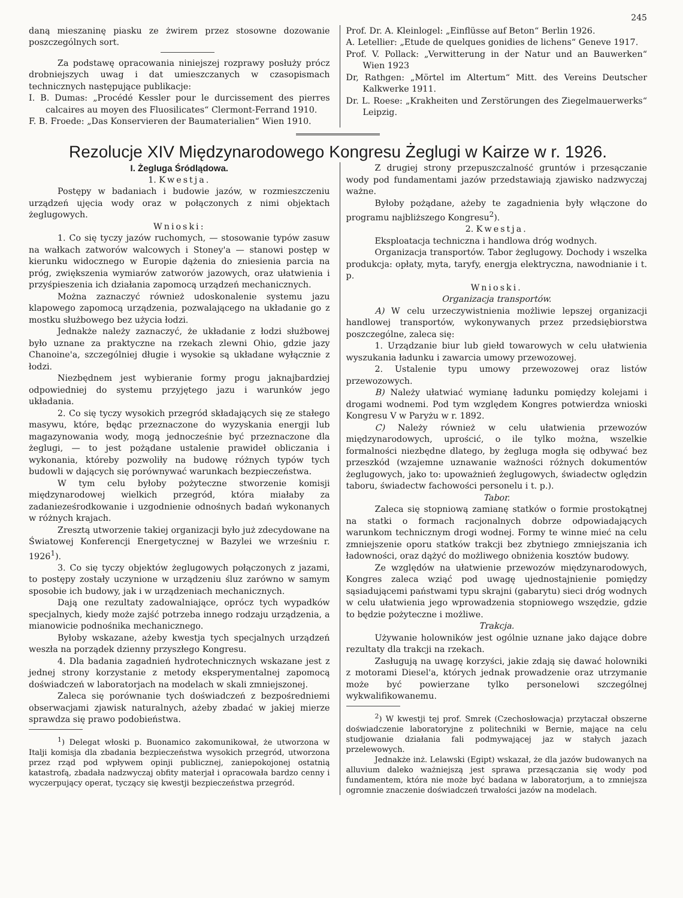245
daną mieszaninę piasku ze żwirem przez stosowne dozowanie poszczególnych sort.
Za podstawę opracowania niniejszej rozprawy posłuży prócz drobniejszych uwag i dat umieszczanych w czasopismach technicznych następujące publikacje:
I. B. Dumas: „Procédé Kessler pour le durcissement des pierres calcaires au moyen des Fluosilicates“ Clermont-Ferrand 1910.
F. B. Froede: „Das Konservieren der Baumaterialien“ Wien 1910.
Prof. Dr. A. Kleinlogel: „Einflüsse auf Beton“ Berlin 1926.
A. Letellier: „Etude de quelques gonidies de lichens“ Geneve 1917.
Prof. V. Pollack: „Verwitterung in der Natur und an Bauwerken“ Wien 1923
Dr, Rathgen: „Mörtel im Altertum“ Mitt. des Vereins Deutscher Kalkwerke 1911.
Dr. L. Roese: „Krakheiten und Zerstörungen des Ziegelmauerwerks“ Leipzig.
Rezolucje XIV Międzynarodowego Kongresu Żeglugi w Kairze w r. 1926.
I. Żegluga Śródlądowa.
1. Kwestja.
Postępy w badaniach i budowie jazów, w rozmieszczeniu urządzeń ujęcia wody oraz w połączonych z nimi objektach żeglugowych.
Wnioski:
1. Co się tyczy jazów ruchomych, — stosowanie typów zasuw na wałkach zatworów walcowych i Stoney'a — stanowi postęp w kierunku widocznego w Europie dążenia do zniesienia parcia na próg, zwiększenia wymiarów zatworów jazowych, oraz ułatwienia i przyśpieszenia ich działania zapomocą urządzeń mechanicznych.
Można zaznaczyć również udoskonalenie systemu jazu klapowego zapomocą urządzenia, pozwalającego na układanie go z mostku służbowego bez użycia łodzi.
Jednakże należy zaznaczyć, że układanie z łodzi służbowej było uznane za praktyczne na rzekach zlewni Ohio, gdzie jazy Chanoine'a, szczególniej długie i wysokie są układane wyłącznie z łodzi.
Niezbędnem jest wybieranie formy progu jaknajbardziej odpowiedniej do systemu przyjętego jazu i warunków jego układania.
2. Co się tyczy wysokich przegród składających się ze stałego masywu, które, będąc przeznaczone do wyzyskania energji lub magazynowania wody, mogą jednocześnie być przeznaczone dla żeglugi, — to jest pożądane ustalenie prawideł obliczania i wykonania, któreby pozwoliły na budowę różnych typów tych budowli w dających się porównywać warunkach bezpieczeństwa.
W tym celu byłoby pożyteczne stworzenie komisji międzynarodowej wielkich przegród, która miałaby za zadanieześrodkowanie i uzgodnienie odnośnych badań wykonanych w różnych krajach.
Zresztą utworzenie takiej organizacji było już zdecydowane na Światowej Konferencji Energetycznej w Bazylei we wrześniu r. 1926<sup>1</sup>).
3. Co się tyczy objektów żeglugowych połączonych z jazami, to postępy zostały uczynione w urządzeniu śluz zarówno w samym sposobie ich budowy, jak i w urządzeniach mechanicznych.
Dają one rezultaty zadowalniające, oprócz tych wypadków specjalnych, kiedy może zajść potrzeba innego rodzaju urządzenia, a mianowicie podnośnika mechanicznego.
Byłoby wskazane, ażeby kwestja tych specjalnych urządzeń weszła na porządek dzienny przyszłego Kongresu.
4. Dla badania zagadnień hydrotechnicznych wskazane jest z jednej strony korzystanie z metody eksperymentalnej zapomocą doświadczeń w laboratorjach na modelach w skali zmniejszonej.
Zaleca się porównanie tych doświadczeń z bezpośredniemi obserwacjami zjawisk naturalnych, ażeby zbadać w jakiej mierze sprawdza się prawo podobieństwa.
<sup>1</sup>) Delegat włoski p. Buonamico zakomunikował, że utworzona w Italji komisja dla zbadania bezpieczeństwa wysokich przegród, utworzona przez rząd pod wpływem opinji publicznej, zaniepokojonej ostatnią katastrofą, zbadała nadzwyczaj obfity materjał i opracowała bardzo cenny i wyczerpujący operat, tyczący się kwestji bezpieczeństwa przegród.
Z drugiej strony przepuszczalność gruntów i przesączanie wody pod fundamentami jazów przedstawiają zjawisko nadzwyczaj ważne.
Byłoby pożądane, ażeby te zagadnienia były włączone do programu najbliższego Kongresu<sup>2</sup>).
2. Kwestja.
Eksploatacja techniczna i handlowa dróg wodnych.
Organizacja transportów. Tabor żeglugowy. Dochody i wszelka produkcja: opłaty, myta, taryfy, energja elektryczna, nawodnianie i t. p.
Wnioski.
Organizacja transportów.
A) W celu urzeczywistnienia możliwie lepszej organizacji handlowej transportów, wykonywanych przez przedsiębiorstwa poszczególne, zaleca się:
1. Urządzanie biur lub giełd towarowych w celu ułatwienia wyszukania ładunku i zawarcia umowy przewozowej.
2. Ustalenie typu umowy przewozowej oraz listów przewozowych.
B) Należy ułatwiać wymianę ładunku pomiędzy kolejami i drogami wodnemi. Pod tym względem Kongres potwierdza wnioski Kongresu V w Paryżu w r. 1892.
C) Należy również w celu ułatwienia przewozów międzynarodowych, uprościć, o ile tylko można, wszelkie formalności niezbędne dlatego, by żegluga mogła się odbywać bez przeszkód (wzajemne uznawanie ważności różnych dokumentów żeglugowych, jako to: upoważnień żeglugowych, świadectw oględzin taboru, świadectw fachowości personelu i t. p.).
Tabor.
Zaleca się stopniową zamianę statków o formie prostokątnej na statki o formach racjonalnych dobrze odpowiadających warunkom technicznym drogi wodnej. Formy te winne mieć na celu zmniejszenie oporu statków trakcji bez zbytniego zmniejszania ich ładowności, oraz dążyć do możliwego obniżenia kosztów budowy.
Ze względów na ułatwienie przewozów międzynarodowych, Kongres zaleca wziąć pod uwagę ujednostajnienie pomiędzy sąsiadującemi państwami typu skrajni (gabarytu) sieci dróg wodnych w celu ułatwienia jego wprowadzenia stopniowego wszędzie, gdzie to będzie pożyteczne i możliwe.
Trakcja.
Używanie holowników jest ogólnie uznane jako dające dobre rezultaty dla trakcji na rzekach.
Zasługują na uwagę korzyści, jakie zdają się dawać holowniki z motorami Diesel'a, których jednak prowadzenie oraz utrzymanie może być powierzane tylko personelowi szczególnej wykwalifikowanemu.
<sup>2</sup>) W kwestji tej prof. Smrek (Czechosłowacja) przytaczał obszerne doświadczenie laboratoryjne z politechniki w Bernie, mające na celu studjowanie działania fali podmywającej jaz w stałych jazach przelewowych.
Jednakże inż. Lelawski (Egipt) wskazał, że dla jazów budowanych na alluvium daleko ważniejszą jest sprawa przesączania się wody pod fundamentem, która nie może być badana w laboratorjum, a to zmniejsza ogromnie znaczenie doświadczeń trwałości jazów na modelach.